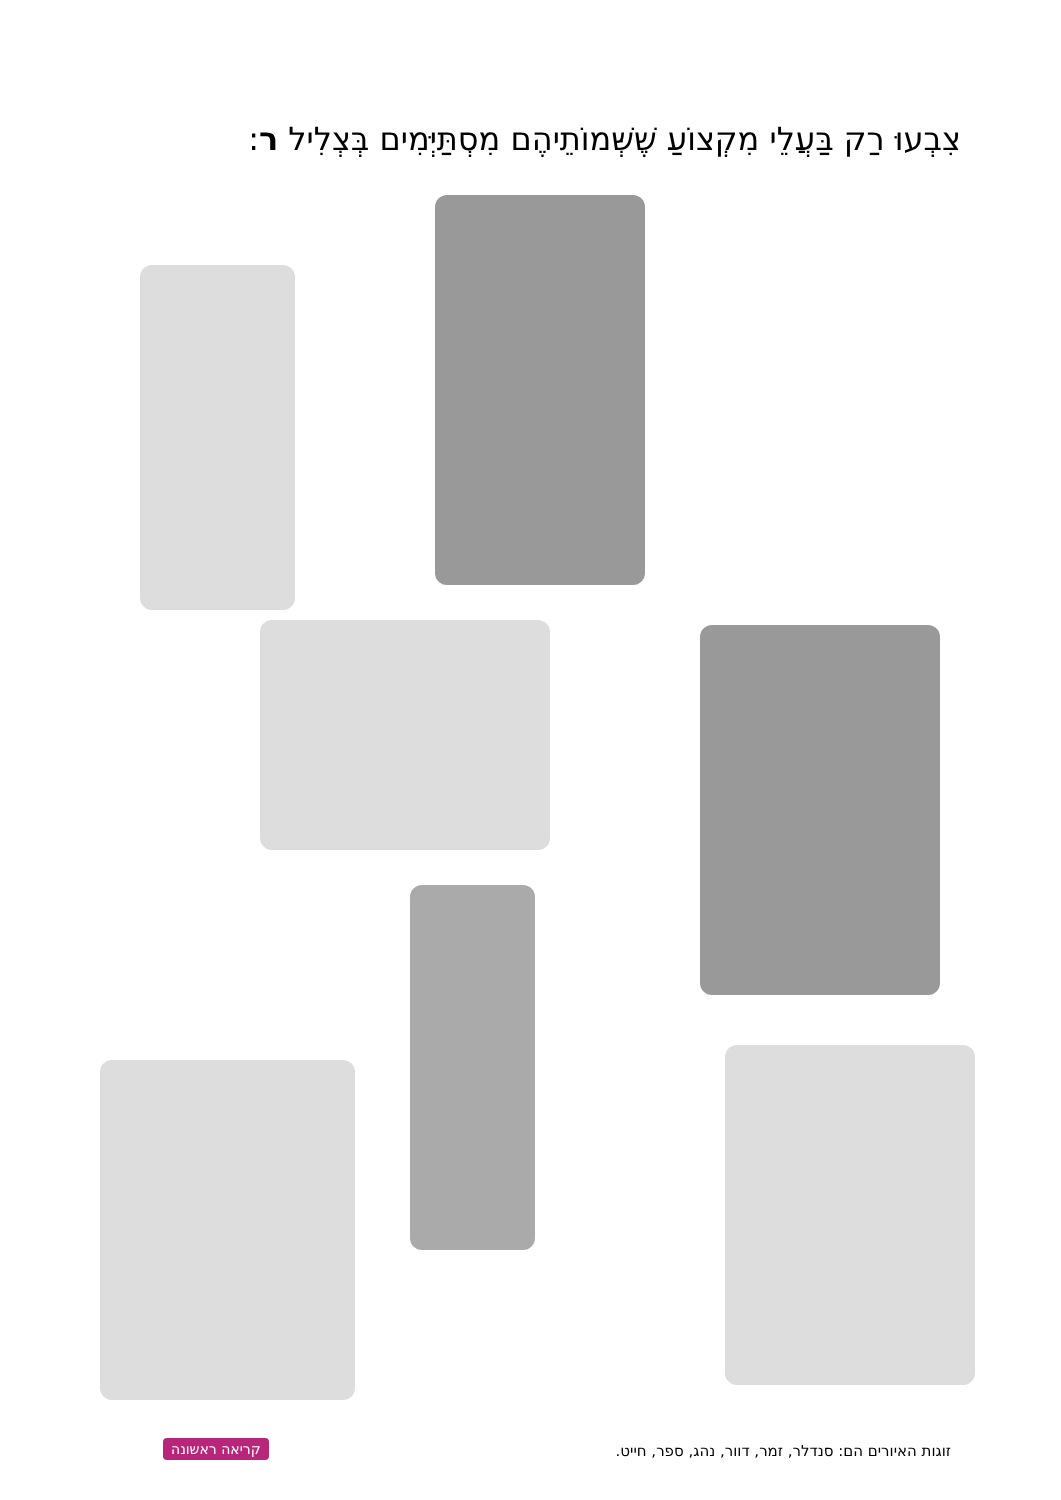צִבְעוּ רַק בַּעֲלֵי מִקְצוֹעַ שֶׁשְּׁמוֹתֵיהֶם מִסְתַּיְּמִים בְּצְלִיל ר:
זוגות האיורים הם: סנדלר, זמר, דוור, נהג, ספר, חייט.
קריאה ראשונה